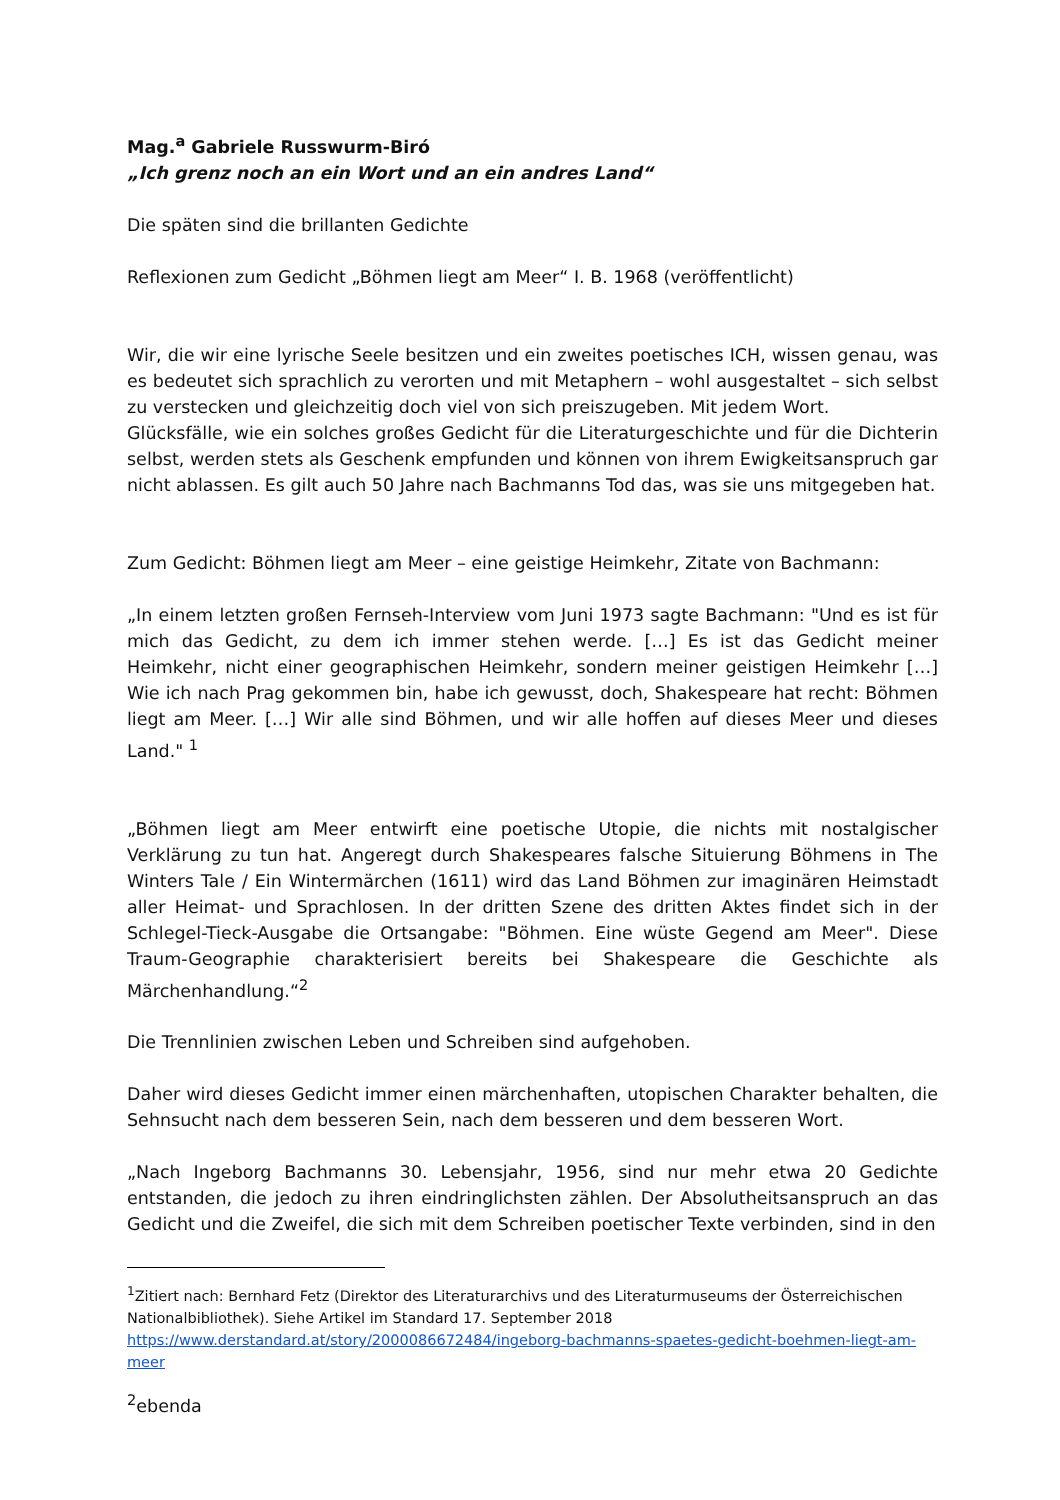Mag.<sup>a</sup> Gabriele Russwurm-Biró
„Ich grenz noch an ein Wort und an ein andres Land“
Die späten sind die brillanten Gedichte
Reflexionen zum Gedicht „Böhmen liegt am Meer“ I. B. 1968 (veröffentlicht)
Wir, die wir eine lyrische Seele besitzen und ein zweites poetisches ICH, wissen genau, was es bedeutet sich sprachlich zu verorten und mit Metaphern – wohl ausgestaltet – sich selbst zu verstecken und gleichzeitig doch viel von sich preiszugeben. Mit jedem Wort.
Glücksfälle, wie ein solches großes Gedicht für die Literaturgeschichte und für die Dichterin selbst, werden stets als Geschenk empfunden und können von ihrem Ewigkeitsanspruch gar nicht ablassen. Es gilt auch 50 Jahre nach Bachmanns Tod das, was sie uns mitgegeben hat.
Zum Gedicht: Böhmen liegt am Meer – eine geistige Heimkehr, Zitate von Bachmann:
„In einem letzten großen Fernseh-Interview vom Juni 1973 sagte Bachmann: "Und es ist für mich das Gedicht, zu dem ich immer stehen werde. […] Es ist das Gedicht meiner Heimkehr, nicht einer geographischen Heimkehr, sondern meiner geistigen Heimkehr […] Wie ich nach Prag gekommen bin, habe ich gewusst, doch, Shakespeare hat recht: Böhmen liegt am Meer. […] Wir alle sind Böhmen, und wir alle hoffen auf dieses Meer und dieses Land." <sup>1</sup>
„Böhmen liegt am Meer entwirft eine poetische Utopie, die nichts mit nostalgischer Verklärung zu tun hat. Angeregt durch Shakespeares falsche Situierung Böhmens in The Winters Tale / Ein Wintermärchen (1611) wird das Land Böhmen zur imaginären Heimstadt aller Heimat- und Sprachlosen. In der dritten Szene des dritten Aktes findet sich in der Schlegel-Tieck-Ausgabe die Ortsangabe: "Böhmen. Eine wüste Gegend am Meer". Diese Traum-Geographie charakterisiert bereits bei Shakespeare die Geschichte als Märchenhandlung.“<sup>2</sup>
Die Trennlinien zwischen Leben und Schreiben sind aufgehoben.
Daher wird dieses Gedicht immer einen märchenhaften, utopischen Charakter behalten, die Sehnsucht nach dem besseren Sein, nach dem besseren und dem besseren Wort.
„Nach Ingeborg Bachmanns 30. Lebensjahr, 1956, sind nur mehr etwa 20 Gedichte entstanden, die jedoch zu ihren eindringlichsten zählen. Der Absolutheitsanspruch an das Gedicht und die Zweifel, die sich mit dem Schreiben poetischer Texte verbinden, sind in den
<sup>1</sup> Zitiert nach: Bernhard Fetz (Direktor des Literaturarchivs und des Literaturmuseums der Österreichischen Nationalbibliothek). Siehe Artikel im Standard 17. September 2018
https://www.derstandard.at/story/2000086672484/ingeborg-bachmanns-spaetes-gedicht-boehmen-liegt-am-meer
<sup>2</sup> ebenda